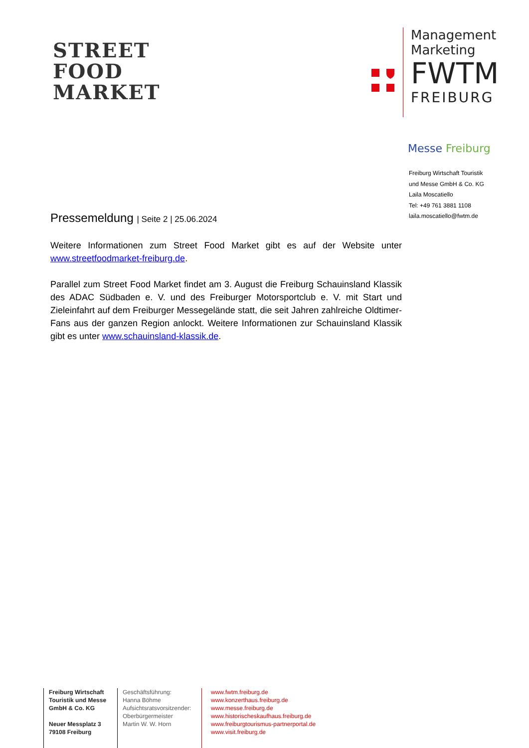STREET
FOOD
MARKET
Management
Marketing
FWTM
FREIBURG
Messe Freiburg
Freiburg Wirtschaft Touristik
und Messe GmbH & Co. KG
Laila Moscatiello
Tel: +49 761 3881 1108
laila.moscatiello@fwtm.de
Pressemeldung | Seite 2 | 25.06.2024
Weitere Informationen zum Street Food Market gibt es auf der Website unter www.streetfoodmarket-freiburg.de.
Parallel zum Street Food Market findet am 3. August die Freiburg Schauinsland Klassik des ADAC Südbaden e. V. und des Freiburger Motorsportclub e. V. mit Start und Zieleinfahrt auf dem Freiburger Messegelände statt, die seit Jahren zahlreiche Oldtimer-Fans aus der ganzen Region anlockt. Weitere Informationen zur Schauinsland Klassik gibt es unter www.schauinsland-klassik.de.
Freiburg Wirtschaft Touristik und Messe GmbH & Co. KG
Neuer Messplatz 3
79108 Freiburg
Geschäftsführung:
Hanna Böhme
Aufsichtsratsvorsitzender:
Oberbürgermeister
Martin W. W. Horn
www.fwtm.freiburg.de
www.konzerthaus.freiburg.de
www.messe.freiburg.de
www.historischeskaufhaus.freiburg.de
www.freiburgtourismus-partnerportal.de
www.visit.freiburg.de